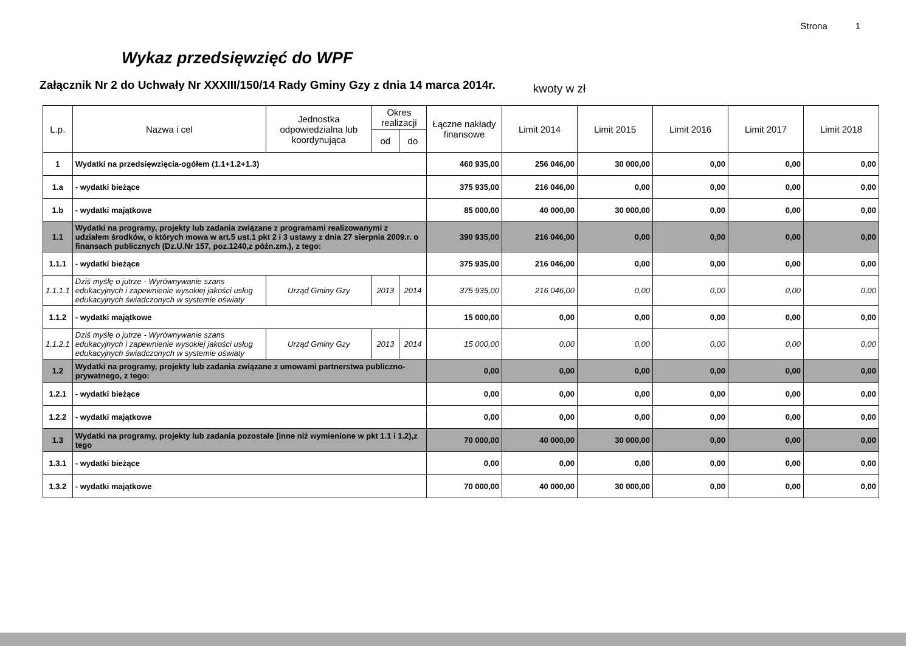Strona 1
Wykaz przedsięwzięć do WPF
Załącznik Nr 2 do Uchwały Nr XXXIII/150/14 Rady Gminy Gzy z dnia 14 marca 2014r.
kwoty w zł
| L.p. | Nazwa i cel | Jednostka odpowiedzialna lub koordynująca | Okres realizacji | | Łączne nakłady finansowe | Limit 2014 | Limit 2015 | Limit 2016 | Limit 2017 | Limit 2018 |
| --- | --- | --- | --- | --- | --- | --- | --- | --- | --- | --- |
| | | | od | do | | | | | | |
| 1 | Wydatki na przedsięwzięcia-ogółem (1.1+1.2+1.3) | | | | 460 935,00 | 256 046,00 | 30 000,00 | 0,00 | 0,00 | 0,00 |
| 1.a | - wydatki bieżące | | | | 375 935,00 | 216 046,00 | 0,00 | 0,00 | 0,00 | 0,00 |
| 1.b | - wydatki majątkowe | | | | 85 000,00 | 40 000,00 | 30 000,00 | 0,00 | 0,00 | 0,00 |
| 1.1 | Wydatki na programy, projekty lub zadania związane z programami realizowanymi z udziałem środków, o których mowa w art.5 ust.1 pkt 2 i 3 ustawy z dnia 27 sierpnia 2009.r. o finansach publicznych (Dz.U.Nr 157, poz.1240,z późn.zm.), z tego: | | | | 390 935,00 | 216 046,00 | 0,00 | 0,00 | 0,00 | 0,00 |
| 1.1.1 | - wydatki bieżące | | | | 375 935,00 | 216 046,00 | 0,00 | 0,00 | 0,00 | 0,00 |
| 1.1.1.1 | Dziś myślę o jutrze - Wyrównywanie szans edukacyjnych i zapewnienie wysokiej jakości usług edukacyjnych świadczonych w systemie oświaty | Urząd Gminy Gzy | 2013 | 2014 | 375 935,00 | 216 046,00 | 0,00 | 0,00 | 0,00 | 0,00 |
| 1.1.2 | - wydatki majątkowe | | | | 15 000,00 | 0,00 | 0,00 | 0,00 | 0,00 | 0,00 |
| 1.1.2.1 | Dziś myślę o jutrze - Wyrównywanie szans edukacyjnych i zapewnienie wysokiej jakości usług edukacyjnych świadczonych w systemie oświaty | Urząd Gminy Gzy | 2013 | 2014 | 15 000,00 | 0,00 | 0,00 | 0,00 | 0,00 | 0,00 |
| 1.2 | Wydatki na programy, projekty lub zadania związane z umowami partnerstwa publiczno-prywatnego, z tego: | | | | 0,00 | 0,00 | 0,00 | 0,00 | 0,00 | 0,00 |
| 1.2.1 | - wydatki bieżące | | | | 0,00 | 0,00 | 0,00 | 0,00 | 0,00 | 0,00 |
| 1.2.2 | - wydatki majątkowe | | | | 0,00 | 0,00 | 0,00 | 0,00 | 0,00 | 0,00 |
| 1.3 | Wydatki na programy, projekty lub zadania pozostałe (inne niż wymienione w pkt 1.1 i 1.2),z tego | | | | 70 000,00 | 40 000,00 | 30 000,00 | 0,00 | 0,00 | 0,00 |
| 1.3.1 | - wydatki bieżące | | | | 0,00 | 0,00 | 0,00 | 0,00 | 0,00 | 0,00 |
| 1.3.2 | - wydatki majątkowe | | | | 70 000,00 | 40 000,00 | 30 000,00 | 0,00 | 0,00 | 0,00 |